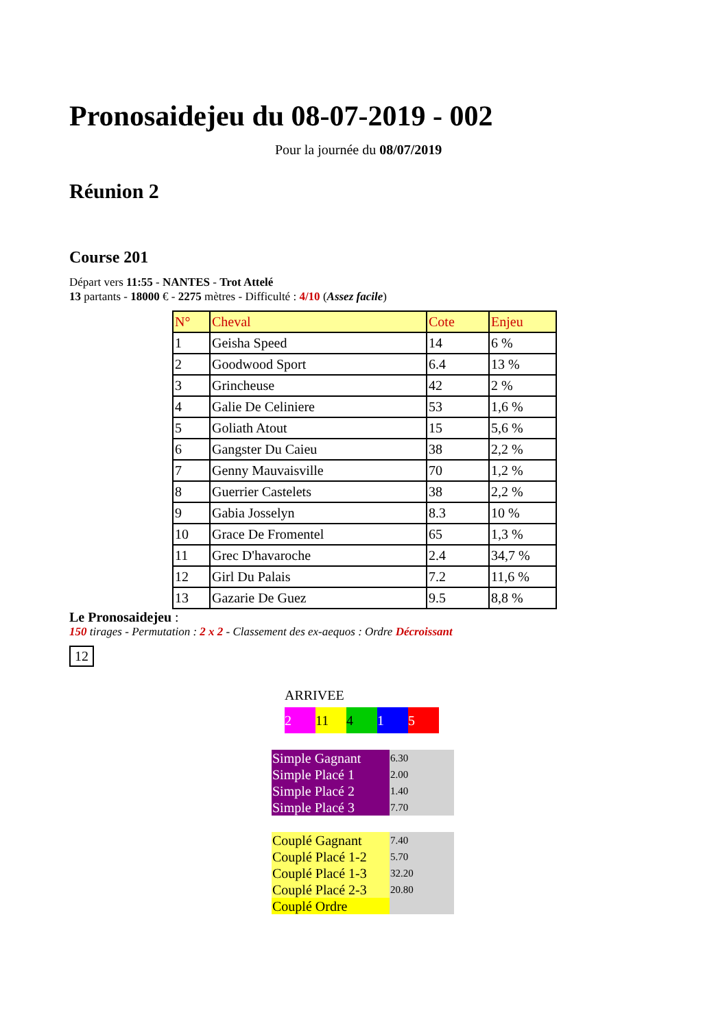Pronosaidejeu du 08-07-2019 - 002
Pour la journée du 08/07/2019
Réunion 2
Course 201
Départ vers 11:55 - NANTES - Trot Attelé
13 partants - 18000 € - 2275 mètres - Difficulté : 4/10 (Assez facile)
| N° | Cheval | Cote | Enjeu |
| --- | --- | --- | --- |
| 1 | Geisha Speed | 14 | 6 % |
| 2 | Goodwood Sport | 6.4 | 13 % |
| 3 | Grincheuse | 42 | 2 % |
| 4 | Galie De Celiniere | 53 | 1,6 % |
| 5 | Goliath Atout | 15 | 5,6 % |
| 6 | Gangster Du Caieu | 38 | 2,2 % |
| 7 | Genny Mauvaisville | 70 | 1,2 % |
| 8 | Guerrier Castelets | 38 | 2,2 % |
| 9 | Gabia Josselyn | 8.3 | 10 % |
| 10 | Grace De Fromentel | 65 | 1,3 % |
| 11 | Grec D'havaroche | 2.4 | 34,7 % |
| 12 | Girl Du Palais | 7.2 | 11,6 % |
| 13 | Gazarie De Guez | 9.5 | 8,8 % |
Le Pronosaidejeu :
150 tirages - Permutation : 2 x 2 - Classement des ex-aequos : Ordre Décroissant
12
ARRIVEE
2 11 4 1 5
| Simple Gagnant | 6.30 |
| Simple Placé 1 | 2.00 |
| Simple Placé 2 | 1.40 |
| Simple Placé 3 | 7.70 |
| Couplé Gagnant | 7.40 |
| Couplé Placé 1-2 | 5.70 |
| Couplé Placé 1-3 | 32.20 |
| Couplé Placé 2-3 | 20.80 |
| Couplé Ordre | |